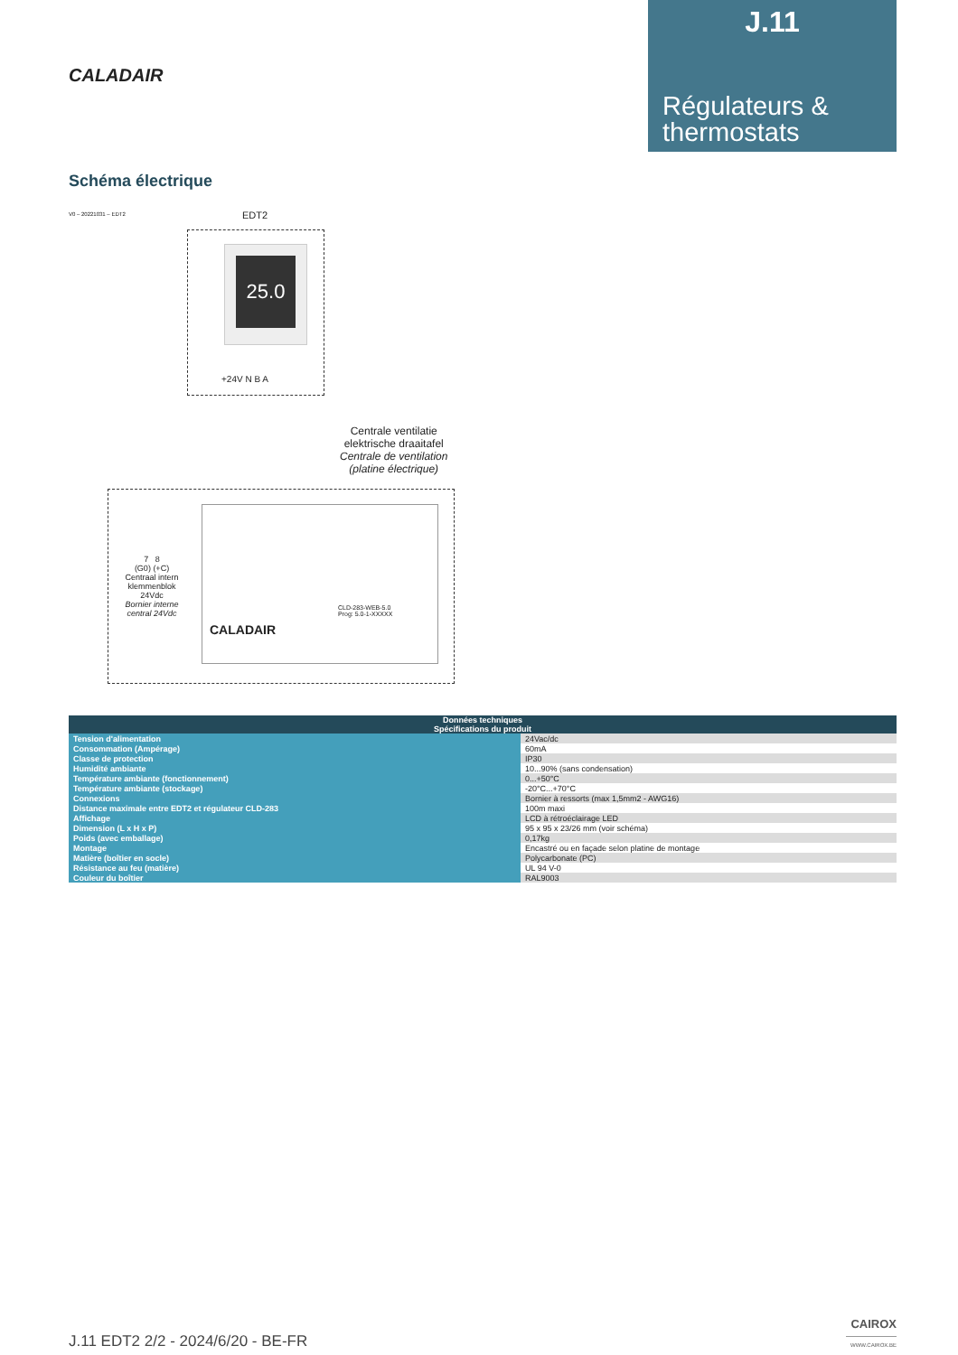J.11
Régulateurs & thermostats
CALADAIR
Schéma électrique
V0 – 20221031 – EDT2
EDT2
25.0
+24V N B A
Centrale ventilatie
elektrische draaitafel
Centrale de ventilation
(platine électrique)
CALADAIR
CLD-283-WEB-5.0
Prog: 5.0-1-XXXXX
7 8
(G0) (+C)
Centraal intern klemmenblok 24Vdc
Bornier interne central 24Vdc
| Données techniques | |
| --- | --- |
| Spécifications du produit | |
| Tension d'alimentation | 24Vac/dc |
| Consommation (Ampérage) | 60mA |
| Classe de protection | IP30 |
| Humidité ambiante | 10...90% (sans condensation) |
| Température ambiante (fonctionnement) | 0...+50°C |
| Température ambiante (stockage) | -20°C...+70°C |
| Connexions | Bornier à ressorts (max 1,5mm2 - AWG16) |
| Distance maximale entre EDT2 et régulateur CLD-283 | 100m maxi |
| Affichage | LCD à rétroéclairage LED |
| Dimension (L x H x P) | 95 x 95 x 23/26 mm (voir schéma) |
| Poids (avec emballage) | 0,17kg |
| Montage | Encastré ou en façade selon platine de montage |
| Matière (boîtier en socle) | Polycarbonate (PC) |
| Résistance au feu (matière) | UL 94 V-0 |
| Couleur du boîtier | RAL9003 |
J.11 EDT2 2/2 - 2024/6/20 - BE-FR
CAIROX
WWW.CAIROX.BE